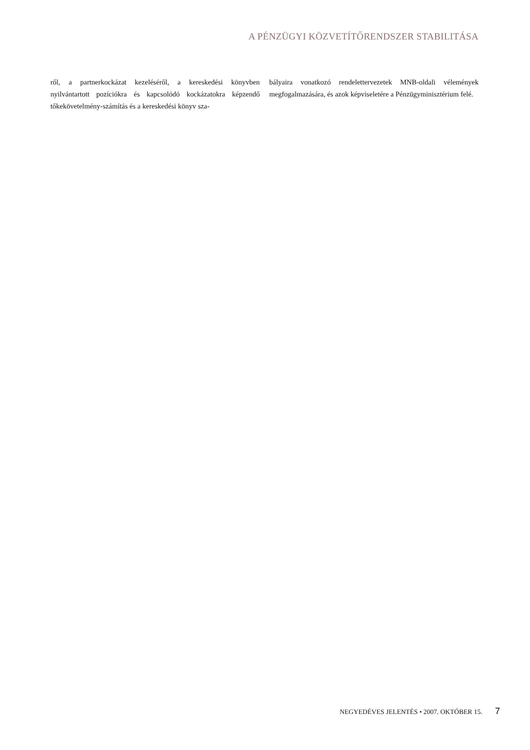A PÉNZÜGYI KÖZVETÍTŐRENDSZER STABILITÁSA
ről, a partnerkockázat kezeléséről, a kereskedési könyvben nyilvántartott pozíciókra és kapcsolódó kockázatokra képzendő tőkekövetelmény-számítás és a kereskedési könyv sza-
bályaira vonatkozó rendelettervezetek MNB-oldali vélemények megfogalmazására, és azok képviseletére a Pénzügyminisztérium felé.
NEGYEDÉVES JELENTÉS • 2007. OKTÓBER 15. 7